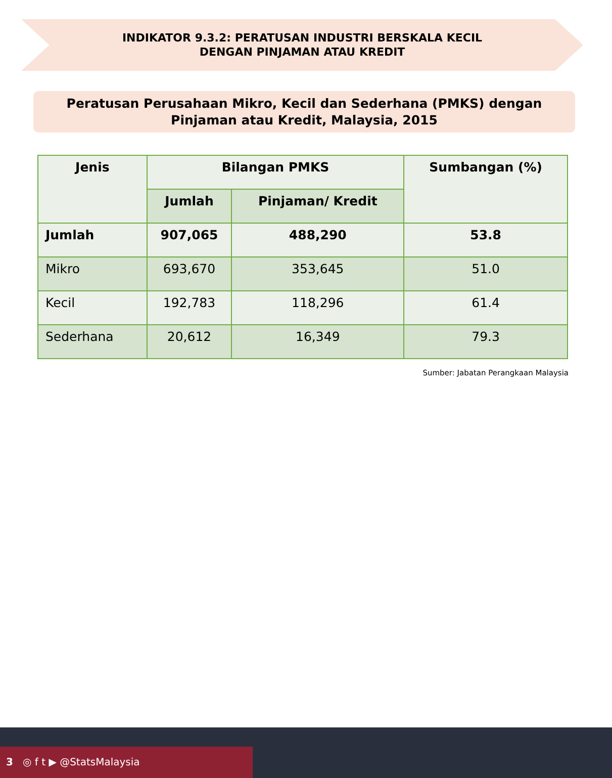INDIKATOR 9.3.2: PERATUSAN INDUSTRI BERSKALA KECIL
DENGAN PINJAMAN ATAU KREDIT
Peratusan Perusahaan Mikro, Kecil dan Sederhana (PMKS) dengan
Pinjaman atau Kredit, Malaysia, 2015
| Jenis | Bilangan PMKS | | Sumbangan (%) |
| --- | --- | --- | --- |
| | Jumlah | Pinjaman/ Kredit | |
| Jumlah | 907,065 | 488,290 | 53.8 |
| Mikro | 693,670 | 353,645 | 51.0 |
| Kecil | 192,783 | 118,296 | 61.4 |
| Sederhana | 20,612 | 16,349 | 79.3 |
Sumber: Jabatan Perangkaan Malaysia
3 ◎ f t ▶ @StatsMalaysia